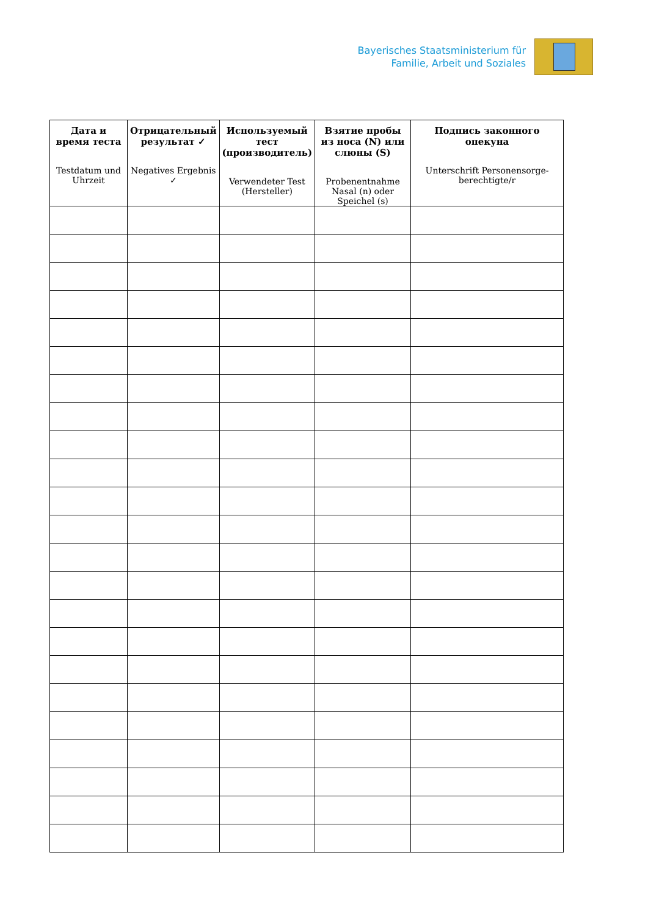Bayerisches Staatsministerium für
Familie, Arbeit und Soziales
| Дата и время теста Testdatum und Uhrzeit | Отрицательный результат ✓ Negatives Ergebnis ✓ | Используемый тест (производитель) Verwendeter Test (Hersteller) | Взятие пробы из носа (N) или слюны (S) Probenentnahme Nasal (n) oder Speichel (s) | Подпись законного опекуна Unterschrift Personensorge-berechtigte/r |
| --- | --- | --- | --- | --- |